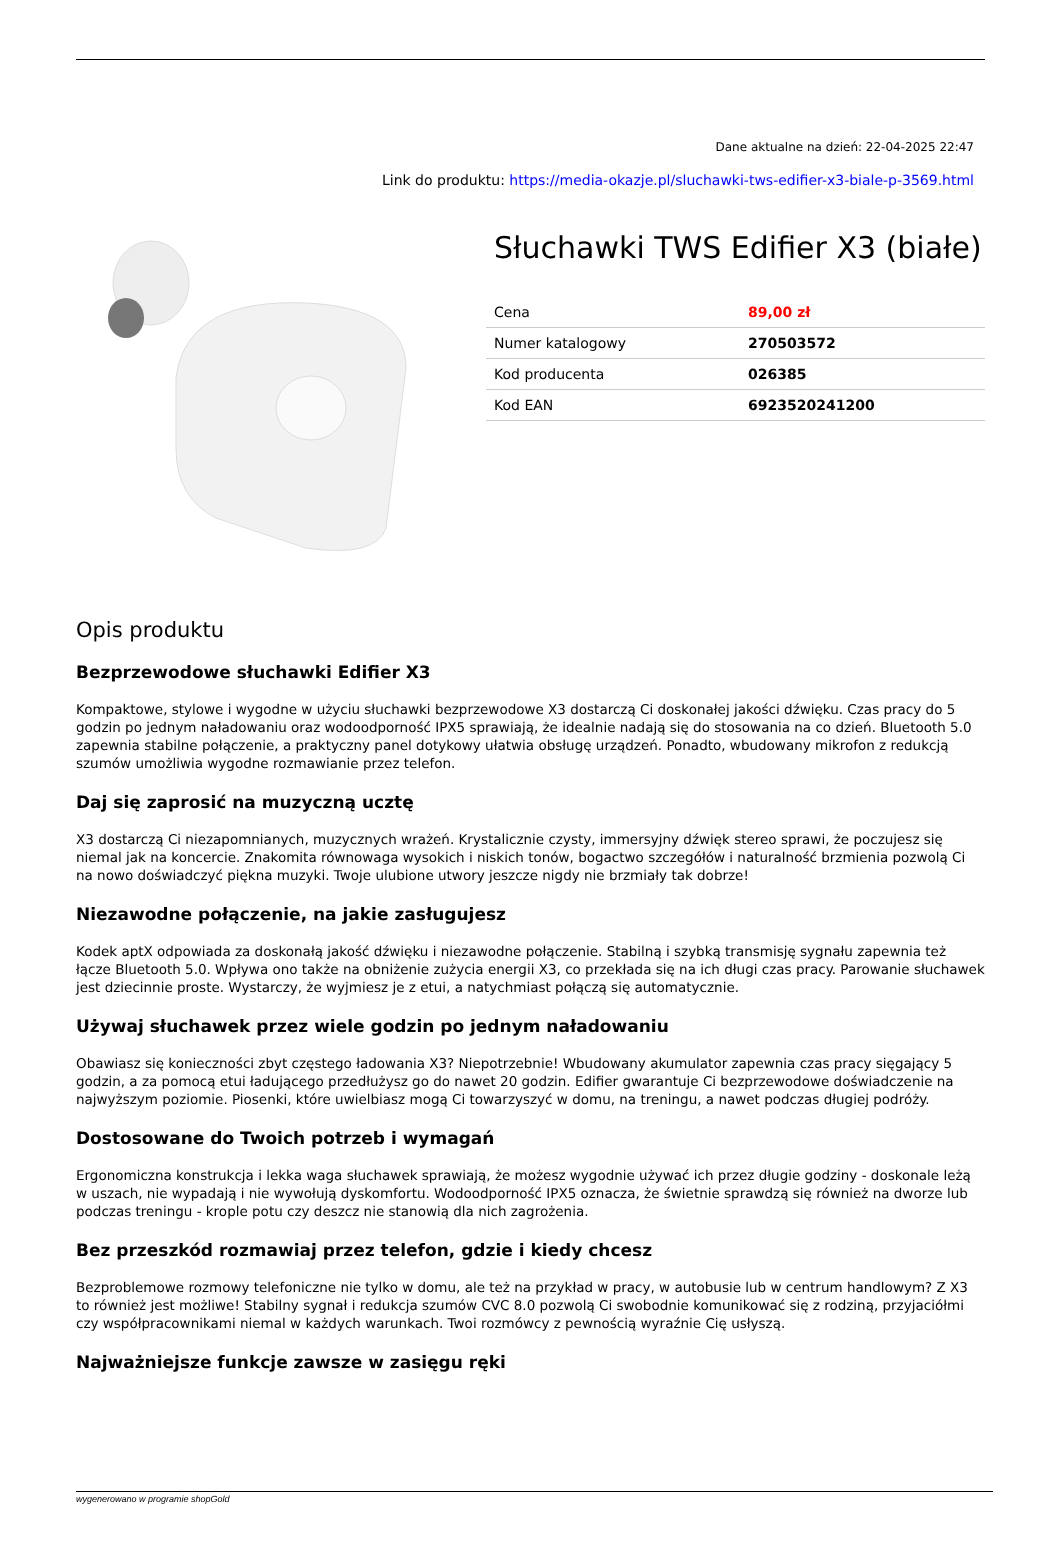Dane aktualne na dzień: 22-04-2025 22:47
Link do produktu: https://media-okazje.pl/sluchawki-tws-edifier-x3-biale-p-3569.html
Słuchawki TWS Edifier X3 (białe)
| Cena | 89,00 zł |
| Numer katalogowy | 270503572 |
| Kod producenta | 026385 |
| Kod EAN | 6923520241200 |
Opis produktu
Bezprzewodowe słuchawki Edifier X3
Kompaktowe, stylowe i wygodne w użyciu słuchawki bezprzewodowe X3 dostarczą Ci doskonałej jakości dźwięku. Czas pracy do 5 godzin po jednym naładowaniu oraz wodoodporność IPX5 sprawiają, że idealnie nadają się do stosowania na co dzień. Bluetooth 5.0 zapewnia stabilne połączenie, a praktyczny panel dotykowy ułatwia obsługę urządzeń. Ponadto, wbudowany mikrofon z redukcją szumów umożliwia wygodne rozmawianie przez telefon.
Daj się zaprosić na muzyczną ucztę
X3 dostarczą Ci niezapomnianych, muzycznych wrażeń. Krystalicznie czysty, immersyjny dźwięk stereo sprawi, że poczujesz się niemal jak na koncercie. Znakomita równowaga wysokich i niskich tonów, bogactwo szczegółów i naturalność brzmienia pozwolą Ci na nowo doświadczyć piękna muzyki. Twoje ulubione utwory jeszcze nigdy nie brzmiały tak dobrze!
Niezawodne połączenie, na jakie zasługujesz
Kodek aptX odpowiada za doskonałą jakość dźwięku i niezawodne połączenie. Stabilną i szybką transmisję sygnału zapewnia też łącze Bluetooth 5.0. Wpływa ono także na obniżenie zużycia energii X3, co przekłada się na ich długi czas pracy. Parowanie słuchawek jest dziecinnie proste. Wystarczy, że wyjmiesz je z etui, a natychmiast połączą się automatycznie.
Używaj słuchawek przez wiele godzin po jednym naładowaniu
Obawiasz się konieczności zbyt częstego ładowania X3? Niepotrzebnie! Wbudowany akumulator zapewnia czas pracy sięgający 5 godzin, a za pomocą etui ładującego przedłużysz go do nawet 20 godzin. Edifier gwarantuje Ci bezprzewodowe doświadczenie na najwyższym poziomie. Piosenki, które uwielbiasz mogą Ci towarzyszyć w domu, na treningu, a nawet podczas długiej podróży.
Dostosowane do Twoich potrzeb i wymagań
Ergonomiczna konstrukcja i lekka waga słuchawek sprawiają, że możesz wygodnie używać ich przez długie godziny - doskonale leżą w uszach, nie wypadają i nie wywołują dyskomfortu. Wodoodporność IPX5 oznacza, że świetnie sprawdzą się również na dworze lub podczas treningu - krople potu czy deszcz nie stanowią dla nich zagrożenia.
Bez przeszkód rozmawiaj przez telefon, gdzie i kiedy chcesz
Bezproblemowe rozmowy telefoniczne nie tylko w domu, ale też na przykład w pracy, w autobusie lub w centrum handlowym? Z X3 to również jest możliwe! Stabilny sygnał i redukcja szumów CVC 8.0 pozwolą Ci swobodnie komunikować się z rodziną, przyjaciółmi czy współpracownikami niemal w każdych warunkach. Twoi rozmówcy z pewnością wyraźnie Cię usłyszą.
Najważniejsze funkcje zawsze w zasięgu ręki
wygenerowano w programie shopGold